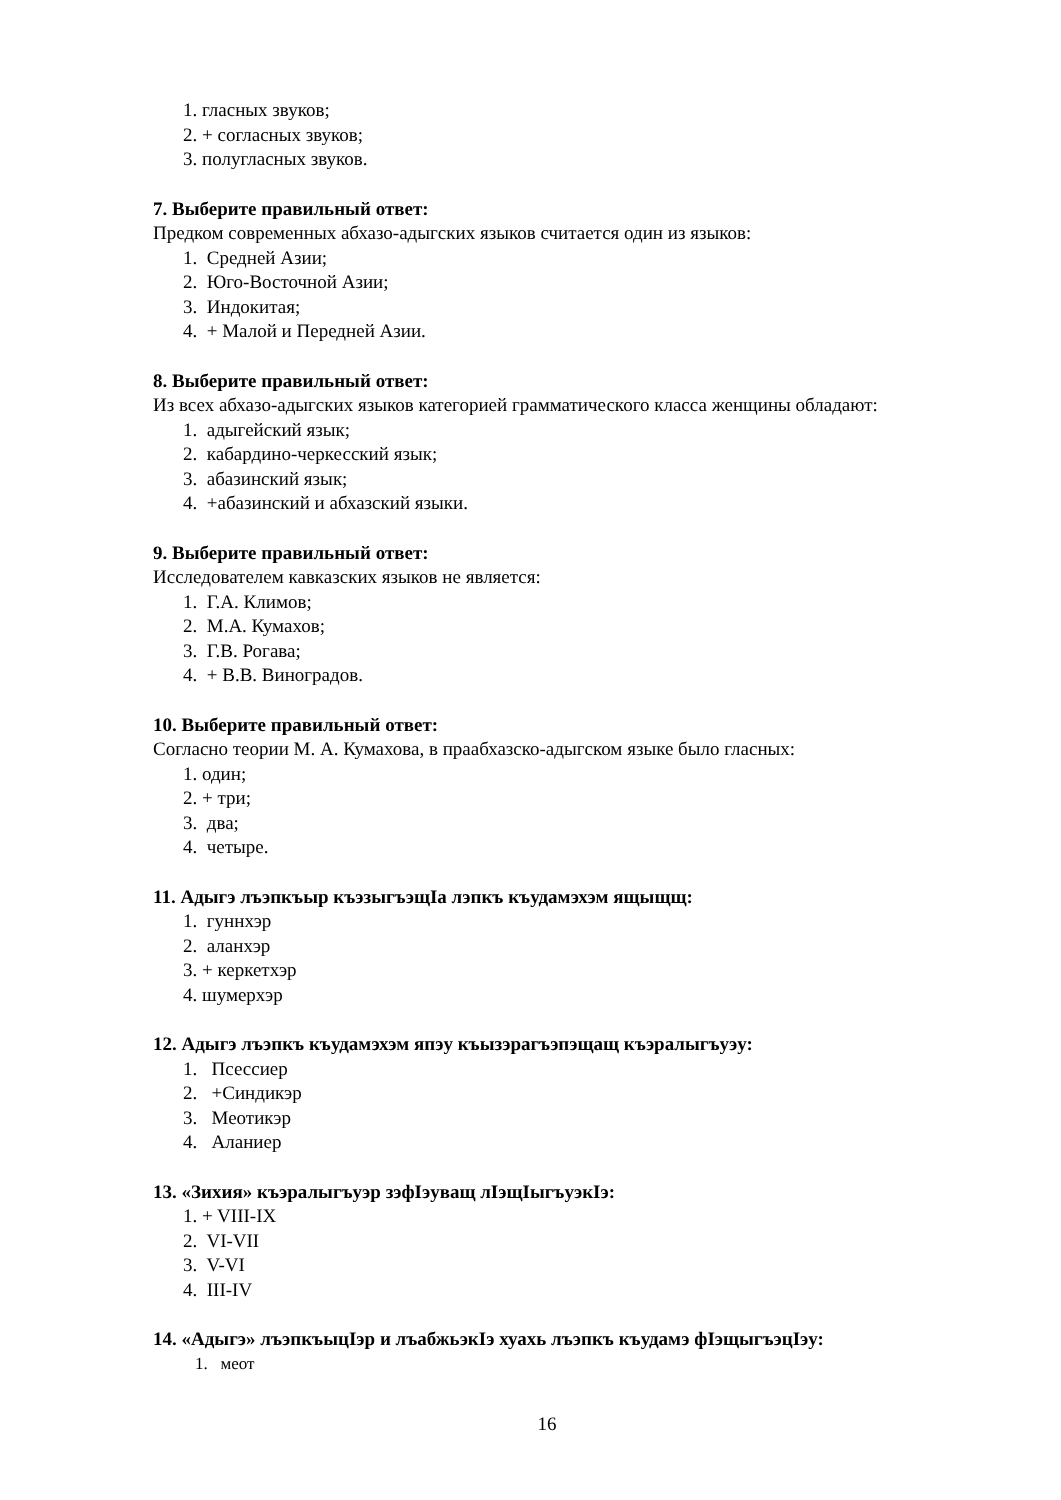1. гласных звуков;
2. + согласных звуков;
3. полугласных звуков.
7. Выберите правильный ответ:
Предком современных абхазо-адыгских языков считается один из языков:
1. Средней Азии;
2. Юго-Восточной Азии;
3. Индокитая;
4. + Малой и Передней Азии.
8. Выберите правильный ответ:
Из всех абхазо-адыгских языков категорией грамматического класса женщины обладают:
1. адыгейский язык;
2. кабардино-черкесский язык;
3. абазинский язык;
4. +абазинский и абхазский языки.
9. Выберите правильный ответ:
Исследователем кавказских языков не является:
1. Г.А. Климов;
2. М.А. Кумахов;
3. Г.В. Рогава;
4. + В.В. Виноградов.
10. Выберите правильный ответ:
Согласно теории М. А. Кумахова, в праабхазско-адыгском языке было гласных:
1. один;
2. + три;
3. два;
4. четыре.
11. Адыгэ лъэпкъыр къэзыгъэщIа лэпкъ къудамэхэм ящыщщ:
1. гуннхэр
2. аланхэр
3. + керкетхэр
4. шумерхэр
12. Адыгэ лъэпкъ къудамэхэм япэу къызэрагъэпэщащ къэралыгъуэу:
1. Псессиер
2. +Синдикэр
3. Меотикэр
4. Аланиер
13. «Зихия» къэралыгъуэр зэфIэуващ лIэщIыгъуэкIэ:
1. + VIII-IX
2. VI-VII
3. V-VI
4. III-IV
14. «Адыгэ» лъэпкъыцIэр и лъабжьэкIэ хуахь лъэпкъ къудамэ фIэщыгъэцIэу:
1. меот
16